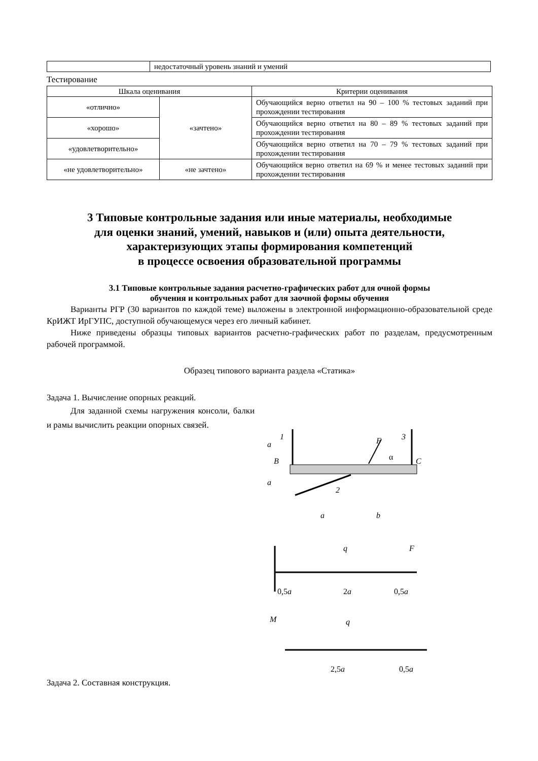| | недостаточный уровень знаний и умений |
Тестирование
| Шкала оценивания | | Критерии оценивания |
| --- | --- | --- |
| «отлично» | «зачтено» | Обучающийся верно ответил на 90 – 100 % тестовых заданий при прохождении тестирования |
| «хорошо» | | Обучающийся верно ответил на 80 – 89 % тестовых заданий при прохождении тестирования |
| «удовлетворительно» | | Обучающийся верно ответил на 70 – 79 % тестовых заданий при прохождении тестирования |
| «не удовлетворительно» | «не зачтено» | Обучающийся верно ответил на 69 % и менее тестовых заданий при прохождении тестирования |
3 Типовые контрольные задания или иные материалы, необходимые
для оценки знаний, умений, навыков и (или) опыта деятельности,
характеризующих этапы формирования компетенций
в процессе освоения образовательной программы
3.1 Типовые контрольные задания расчетно-графических работ для очной формы
обучения и контрольных работ для заочной формы обучения
Варианты РГР (30 вариантов по каждой теме) выложены в электронной информационно-образовательной среде КрИЖТ ИрГУПС, доступной обучающемуся через его личный кабинет.
Ниже приведены образцы типовых вариантов расчетно-графических работ по разделам, предусмотренным рабочей программой.
Образец типового варианта раздела «Статика»
Задача 1. Вычисление опорных реакций.
Для заданной схемы нагружения консоли, балки и рамы вычислить реакции опорных связей.
1
3
F
α
B
C
2
a
b
a
a
q
F
0,5a
2a
0,5a
M
q
2,5a
0,5a
Задача 2. Составная конструкция.